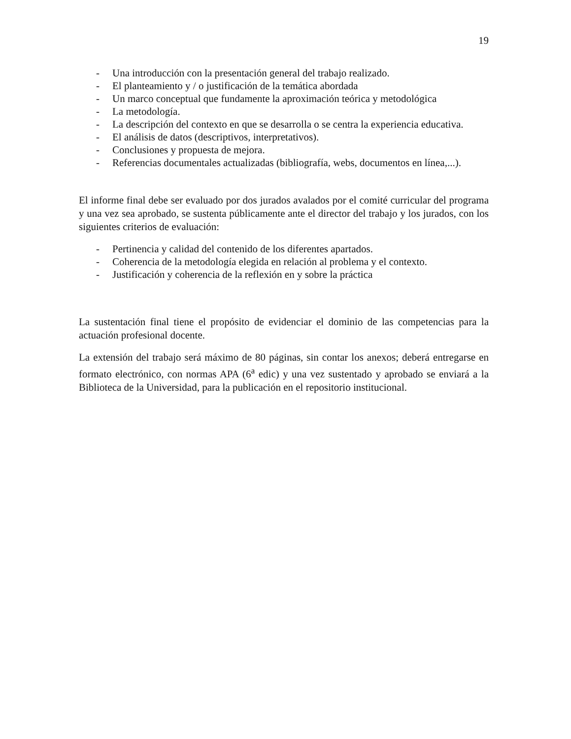19
- Una introducción con la presentación general del trabajo realizado.
- El planteamiento y / o justificación de la temática abordada
- Un marco conceptual que fundamente la aproximación teórica y metodológica
- La metodología.
- La descripción del contexto en que se desarrolla o se centra la experiencia educativa.
- El análisis de datos (descriptivos, interpretativos).
- Conclusiones y propuesta de mejora.
- Referencias documentales actualizadas (bibliografía, webs, documentos en línea,...).
El informe final debe ser evaluado por dos jurados avalados por el comité curricular del programa y una vez sea aprobado, se sustenta públicamente ante el director del trabajo y los jurados, con los siguientes criterios de evaluación:
- Pertinencia y calidad del contenido de los diferentes apartados.
- Coherencia de la metodología elegida en relación al problema y el contexto.
- Justificación y coherencia de la reflexión en y sobre la práctica
La sustentación final tiene el propósito de evidenciar el dominio de las competencias para la actuación profesional docente.
La extensión del trabajo será máximo de 80 páginas, sin contar los anexos; deberá entregarse en formato electrónico, con normas APA (6<sup>a</sup> edic) y una vez sustentado y aprobado se enviará a la Biblioteca de la Universidad, para la publicación en el repositorio institucional.